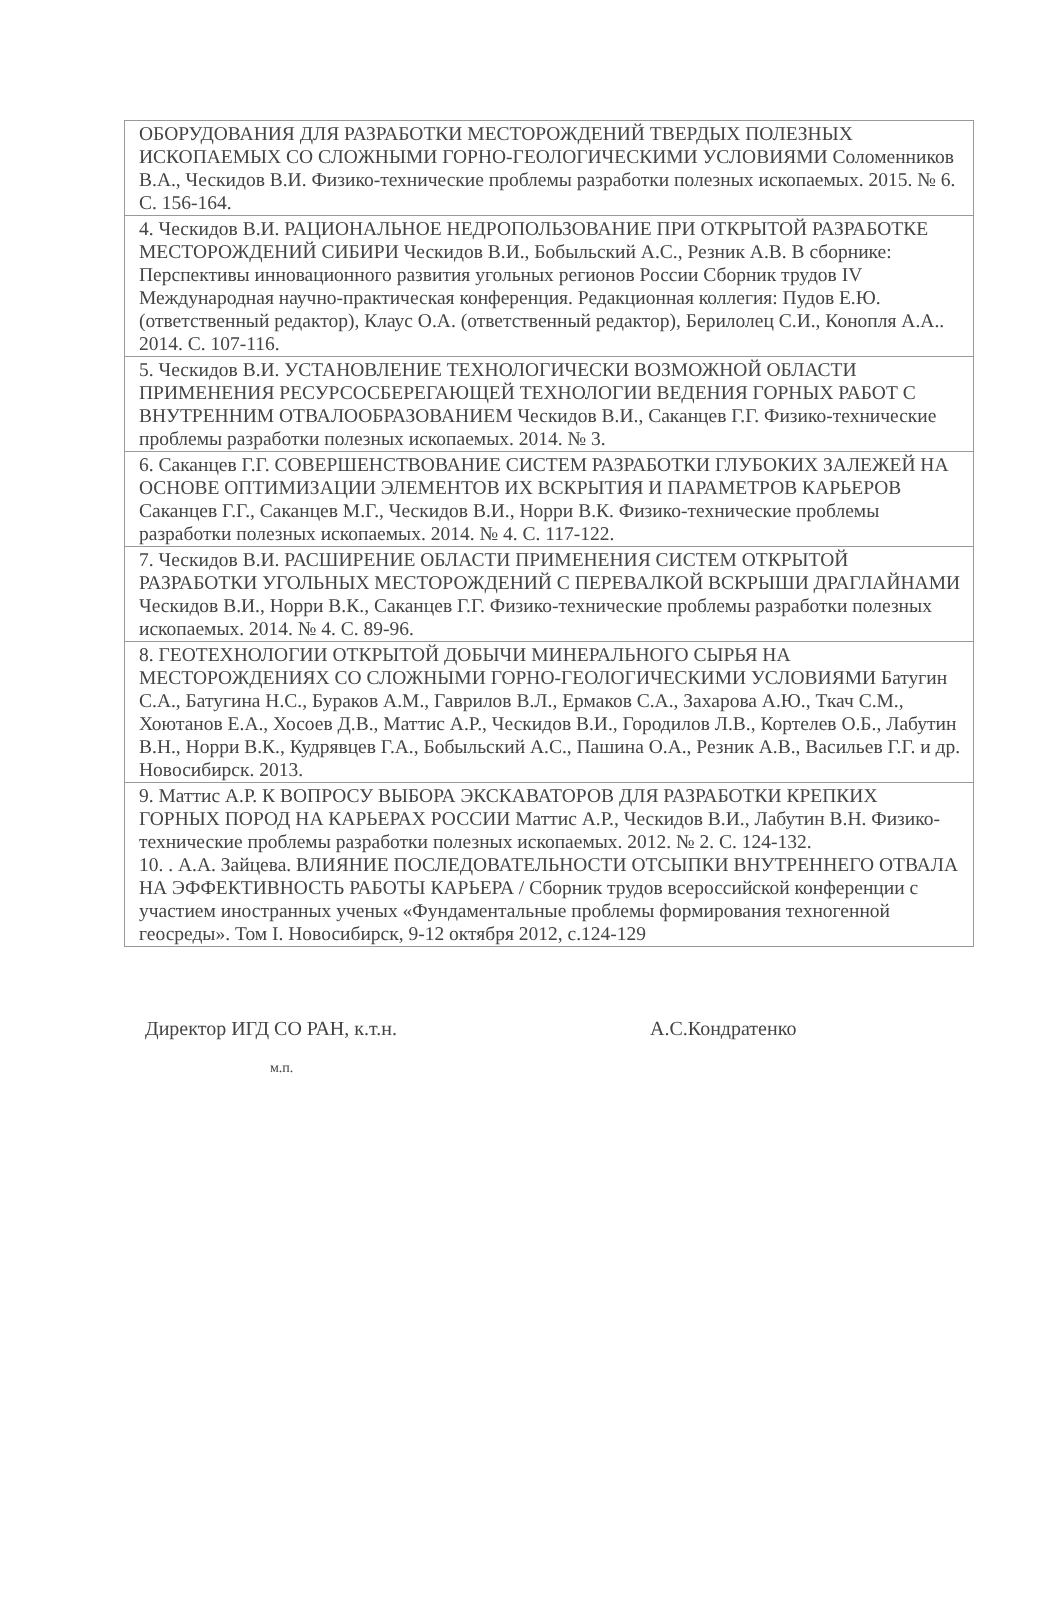| ОБОРУДОВАНИЯ ДЛЯ РАЗРАБОТКИ МЕСТОРОЖДЕНИЙ ТВЕРДЫХ ПОЛЕЗНЫХ ИСКОПАЕМЫХ СО СЛОЖНЫМИ ГОРНО-ГЕОЛОГИЧЕСКИМИ УСЛОВИЯМИ Соломенников В.А., Ческидов В.И. Физико-технические проблемы разработки полезных ископаемых. 2015. № 6. С. 156-164. |
| 4. Ческидов В.И. РАЦИОНАЛЬНОЕ НЕДРОПОЛЬЗОВАНИЕ ПРИ ОТКРЫТОЙ РАЗРАБОТКЕ МЕСТОРОЖДЕНИЙ СИБИРИ Ческидов В.И., Бобыльский А.С., Резник А.В. В сборнике: Перспективы инновационного развития угольных регионов России Сборник трудов IV Международная научно-практическая конференция. Редакционная коллегия: Пудов Е.Ю. (ответственный редактор), Клаус О.А. (ответственный редактор), Берилолец С.И., Конопля А.А.. 2014. С. 107-116. |
| 5. Ческидов В.И. УСТАНОВЛЕНИЕ ТЕХНОЛОГИЧЕСКИ ВОЗМОЖНОЙ ОБЛАСТИ ПРИМЕНЕНИЯ РЕСУРСОСБЕРЕГАЮЩЕЙ ТЕХНОЛОГИИ ВЕДЕНИЯ ГОРНЫХ РАБОТ С ВНУТРЕННИМ ОТВАЛООБРАЗОВАНИЕМ Ческидов В.И., Саканцев Г.Г. Физико-технические проблемы разработки полезных ископаемых. 2014. № 3. |
| 6. Саканцев Г.Г. СОВЕРШЕНСТВОВАНИЕ СИСТЕМ РАЗРАБОТКИ ГЛУБОКИХ ЗАЛЕЖЕЙ НА ОСНОВЕ ОПТИМИЗАЦИИ ЭЛЕМЕНТОВ ИХ ВСКРЫТИЯ И ПАРАМЕТРОВ КАРЬЕРОВ Саканцев Г.Г., Саканцев М.Г., Ческидов В.И., Норри В.К. Физико-технические проблемы разработки полезных ископаемых. 2014. № 4. С. 117-122. |
| 7. Ческидов В.И. РАСШИРЕНИЕ ОБЛАСТИ ПРИМЕНЕНИЯ СИСТЕМ ОТКРЫТОЙ РАЗРАБОТКИ УГОЛЬНЫХ МЕСТОРОЖДЕНИЙ С ПЕРЕВАЛКОЙ ВСКРЫШИ ДРАГЛАЙНАМИ Ческидов В.И., Норри В.К., Саканцев Г.Г. Физико-технические проблемы разработки полезных ископаемых. 2014. № 4. С. 89-96. |
| 8. ГЕОТЕХНОЛОГИИ ОТКРЫТОЙ ДОБЫЧИ МИНЕРАЛЬНОГО СЫРЬЯ НА МЕСТОРОЖДЕНИЯХ СО СЛОЖНЫМИ ГОРНО-ГЕОЛОГИЧЕСКИМИ УСЛОВИЯМИ Батугин С.А., Батугина Н.С., Бураков А.М., Гаврилов В.Л., Ермаков С.А., Захарова А.Ю., Ткач С.М., Хоютанов Е.А., Хосоев Д.В., Маттис А.Р., Ческидов В.И., Городилов Л.В., Кортелев О.Б., Лабутин В.Н., Норри В.К., Кудрявцев Г.А., Бобыльский А.С., Пашина О.А., Резник А.В., Васильев Г.Г. и др. Новосибирск. 2013. |
| 9. Маттис А.Р. К ВОПРОСУ ВЫБОРА ЭКСКАВАТОРОВ ДЛЯ РАЗРАБОТКИ КРЕПКИХ ГОРНЫХ ПОРОД НА КАРЬЕРАХ РОССИИ Маттис А.Р., Ческидов В.И., Лабутин В.Н. Физико-технические проблемы разработки полезных ископаемых. 2012. № 2. С. 124-132. 10. . А.А. Зайцева. ВЛИЯНИЕ ПОСЛЕДОВАТЕЛЬНОСТИ ОТСЫПКИ ВНУТРЕННЕГО ОТВАЛА НА ЭФФЕКТИВНОСТЬ РАБОТЫ КАРЬЕРА / Сборник трудов всероссийской конференции с участием иностранных ученых «Фундаментальные проблемы формирования техногенной геосреды». Том I. Новосибирск, 9-12 октября 2012, с.124-129 |
Директор ИГД СО РАН, к.т.н. А.С.Кондратенко
м.п.